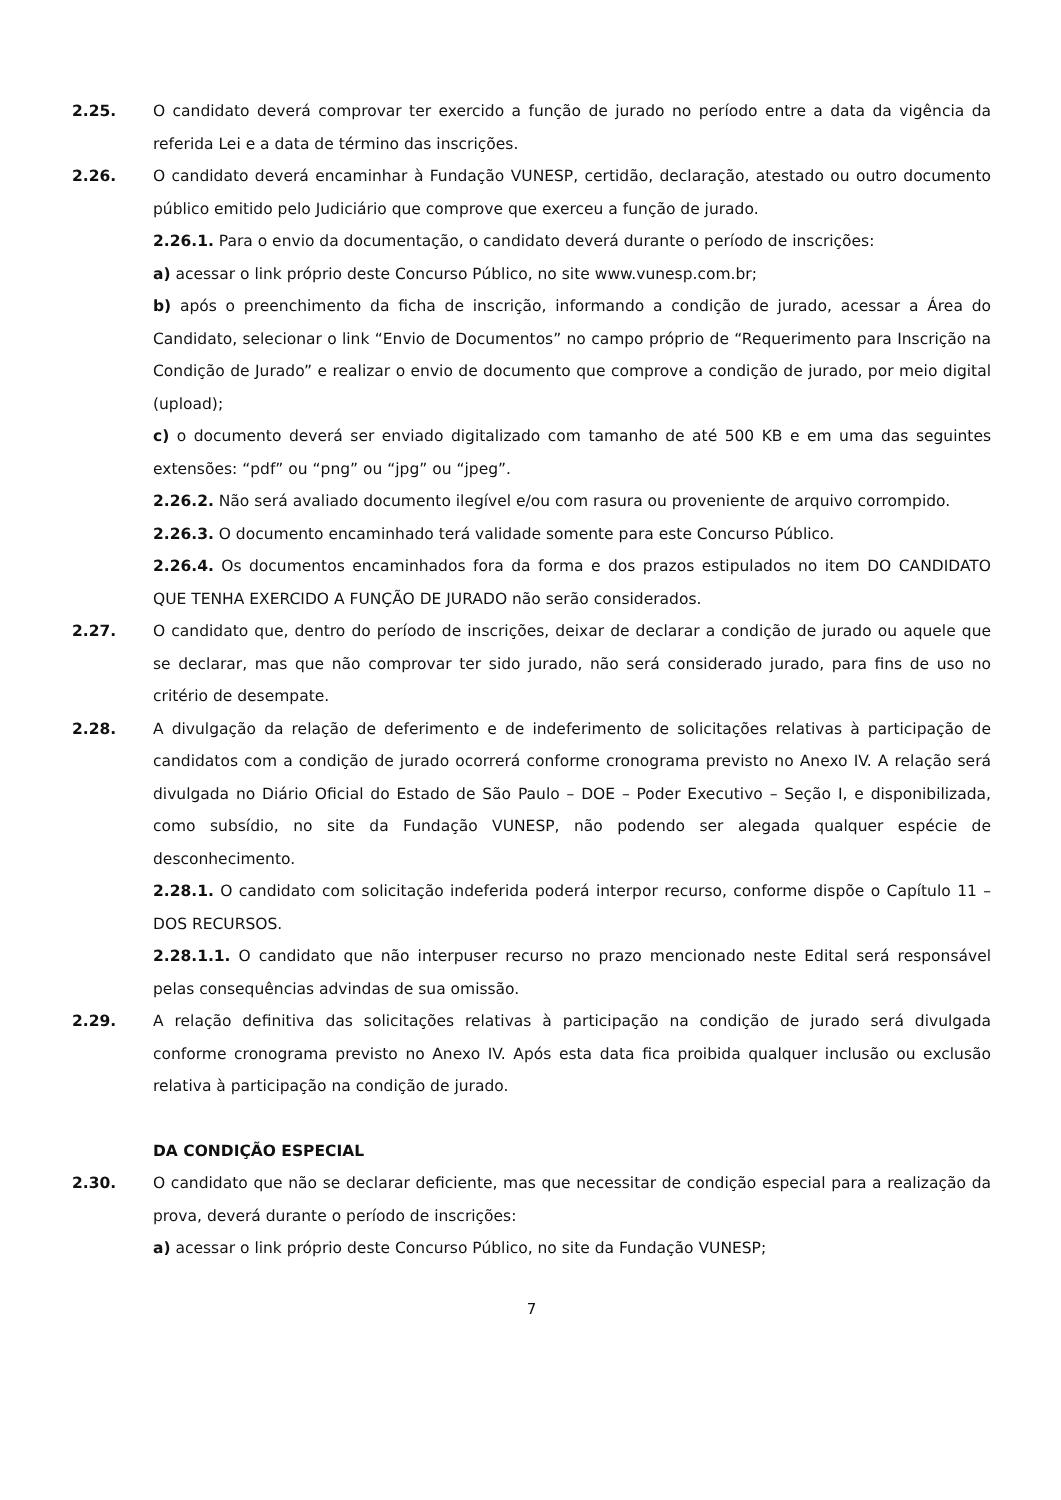2.25. O candidato deverá comprovar ter exercido a função de jurado no período entre a data da vigência da referida Lei e a data de término das inscrições.
2.26. O candidato deverá encaminhar à Fundação VUNESP, certidão, declaração, atestado ou outro documento público emitido pelo Judiciário que comprove que exerceu a função de jurado.
2.26.1. Para o envio da documentação, o candidato deverá durante o período de inscrições:
a) acessar o link próprio deste Concurso Público, no site www.vunesp.com.br;
b) após o preenchimento da ficha de inscrição, informando a condição de jurado, acessar a Área do Candidato, selecionar o link “Envio de Documentos” no campo próprio de “Requerimento para Inscrição na Condição de Jurado” e realizar o envio de documento que comprove a condição de jurado, por meio digital (upload);
c) o documento deverá ser enviado digitalizado com tamanho de até 500 KB e em uma das seguintes extensões: “pdf” ou “png” ou “jpg” ou “jpeg”.
2.26.2. Não será avaliado documento ilegível e/ou com rasura ou proveniente de arquivo corrompido.
2.26.3. O documento encaminhado terá validade somente para este Concurso Público.
2.26.4. Os documentos encaminhados fora da forma e dos prazos estipulados no item DO CANDIDATO QUE TENHA EXERCIDO A FUNÇÃO DE JURADO não serão considerados.
2.27. O candidato que, dentro do período de inscrições, deixar de declarar a condição de jurado ou aquele que se declarar, mas que não comprovar ter sido jurado, não será considerado jurado, para fins de uso no critério de desempate.
2.28. A divulgação da relação de deferimento e de indeferimento de solicitações relativas à participação de candidatos com a condição de jurado ocorrerá conforme cronograma previsto no Anexo IV. A relação será divulgada no Diário Oficial do Estado de São Paulo – DOE – Poder Executivo – Seção I, e disponibilizada, como subsídio, no site da Fundação VUNESP, não podendo ser alegada qualquer espécie de desconhecimento.
2.28.1. O candidato com solicitação indeferida poderá interpor recurso, conforme dispõe o Capítulo 11 – DOS RECURSOS.
2.28.1.1. O candidato que não interpuser recurso no prazo mencionado neste Edital será responsável pelas consequências advindas de sua omissão.
2.29. A relação definitiva das solicitações relativas à participação na condição de jurado será divulgada conforme cronograma previsto no Anexo IV. Após esta data fica proibida qualquer inclusão ou exclusão relativa à participação na condição de jurado.
DA CONDIÇÃO ESPECIAL
2.30. O candidato que não se declarar deficiente, mas que necessitar de condição especial para a realização da prova, deverá durante o período de inscrições:
a) acessar o link próprio deste Concurso Público, no site da Fundação VUNESP;
7